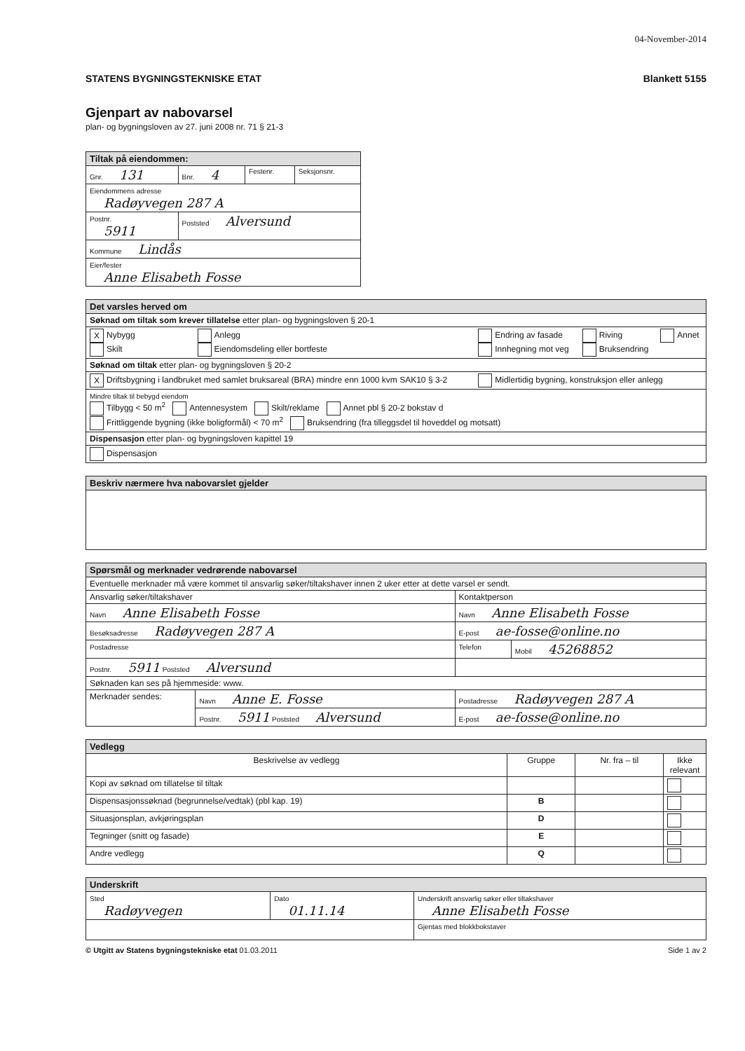04-November-2014
STATENS BYGNINGSTEKNISKE ETAT Blankett 5155
Gjenpart av nabovarsel
plan- og bygningsloven av 27. juni 2008 nr. 71 § 21-3
| Tiltak på eiendommen: | | | |
| Gnr. 131 | Bnr. 4 | Festenr. | Seksjonsnr. |
| Eiendommens adresse Radøyvegen 287 A | | | |
| Postnr. 5911 | Poststed Alversund | | |
| Kommune Lindås | | | |
| Eier/fester Anne Elisabeth Fosse | | | |
| Det varsles herved om | | | | |
| Søknad om tiltak som krever tillatelse etter plan- og bygningsloven § 20-1 | | | | |
| X Nybygg Skilt | Anlegg Eiendomsdeling eller bortfeste | Endring av fasade Innhegning mot veg | Riving Bruksendring | Annet |
| Søknad om tiltak etter plan- og bygningsloven § 20-2 | | | | |
| X Driftsbygning i landbruket med samlet bruksareal (BRA) mindre enn 1000 kvm SAK10 § 3-2 | | Midlertidig bygning, konstruksjon eller anlegg | | |
| Mindre tiltak til bebygd eiendom Tilbygg < 50 m<sup>2</sup> Antennesystem Skilt/reklame Annet pbl § 20-2 bokstav d Frittliggende bygning (ikke boligformål) < 70 m<sup>2</sup> Bruksendring (fra tilleggsdel til hoveddel og motsatt) | | | | |
| Dispensasjon etter plan- og bygningsloven kapittel 19 | | | | |
| Dispensasjon | | | | |
| Beskriv nærmere hva nabovarslet gjelder |
| Spørsmål og merknader vedrørende nabovarsel | | | |
| Eventuelle merknader må være kommet til ansvarlig søker/tiltakshaver innen 2 uker etter at dette varsel er sendt. | | | |
| Ansvarlig søker/tiltakshaver | | Kontaktperson | |
| Navn Anne Elisabeth Fosse | | Navn Anne Elisabeth Fosse | |
| Besøksadresse Radøyvegen 287 A | | E-post ae-fosse@online.no | |
| Postadresse | | Telefon | Mobil 45268852 |
| Postnr. 5911 Poststed Alversund | | | |
| Søknaden kan ses på hjemmeside: www. | | | |
| Merknader sendes: | Navn Anne E. Fosse | Postadresse Radøyvegen 287 A | |
| | Postnr. 5911 Poststed Alversund | E-post ae-fosse@online.no | |
| Vedlegg | | | |
| Beskrivelse av vedlegg | Gruppe | Nr. fra – til | Ikke relevant |
| Kopi av søknad om tillatelse til tiltak | | | |
| Dispensasjonssøknad (begrunnelse/vedtak) (pbl kap. 19) | B | | |
| Situasjonsplan, avkjøringsplan | D | | |
| Tegninger (snitt og fasade) | E | | |
| Andre vedlegg | Q | | |
| Underskrift | | |
| Sted Radøyvegen | Dato 01.11.14 | Underskrift ansvarlig søker eller tiltakshaver Anne Elisabeth Fosse |
| | | Gjentas med blokkbokstaver |
© Utgitt av Statens bygningstekniske etat 01.03.2011 Side 1 av 2